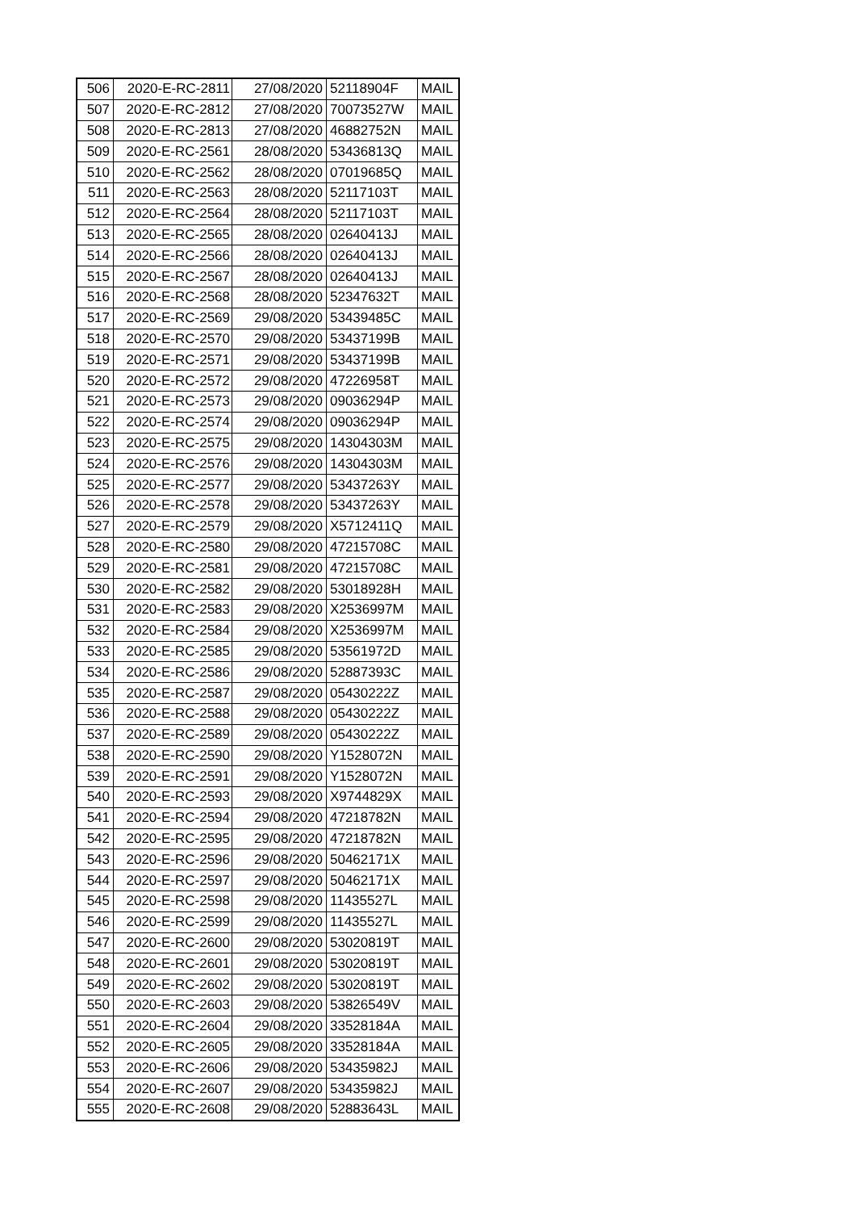| 506 | 2020-E-RC-2811 | 27/08/2020 | 52118904F | MAIL |
| 507 | 2020-E-RC-2812 | 27/08/2020 | 70073527W | MAIL |
| 508 | 2020-E-RC-2813 | 27/08/2020 | 46882752N | MAIL |
| 509 | 2020-E-RC-2561 | 28/08/2020 | 53436813Q | MAIL |
| 510 | 2020-E-RC-2562 | 28/08/2020 | 07019685Q | MAIL |
| 511 | 2020-E-RC-2563 | 28/08/2020 | 52117103T | MAIL |
| 512 | 2020-E-RC-2564 | 28/08/2020 | 52117103T | MAIL |
| 513 | 2020-E-RC-2565 | 28/08/2020 | 02640413J | MAIL |
| 514 | 2020-E-RC-2566 | 28/08/2020 | 02640413J | MAIL |
| 515 | 2020-E-RC-2567 | 28/08/2020 | 02640413J | MAIL |
| 516 | 2020-E-RC-2568 | 28/08/2020 | 52347632T | MAIL |
| 517 | 2020-E-RC-2569 | 29/08/2020 | 53439485C | MAIL |
| 518 | 2020-E-RC-2570 | 29/08/2020 | 53437199B | MAIL |
| 519 | 2020-E-RC-2571 | 29/08/2020 | 53437199B | MAIL |
| 520 | 2020-E-RC-2572 | 29/08/2020 | 47226958T | MAIL |
| 521 | 2020-E-RC-2573 | 29/08/2020 | 09036294P | MAIL |
| 522 | 2020-E-RC-2574 | 29/08/2020 | 09036294P | MAIL |
| 523 | 2020-E-RC-2575 | 29/08/2020 | 14304303M | MAIL |
| 524 | 2020-E-RC-2576 | 29/08/2020 | 14304303M | MAIL |
| 525 | 2020-E-RC-2577 | 29/08/2020 | 53437263Y | MAIL |
| 526 | 2020-E-RC-2578 | 29/08/2020 | 53437263Y | MAIL |
| 527 | 2020-E-RC-2579 | 29/08/2020 | X5712411Q | MAIL |
| 528 | 2020-E-RC-2580 | 29/08/2020 | 47215708C | MAIL |
| 529 | 2020-E-RC-2581 | 29/08/2020 | 47215708C | MAIL |
| 530 | 2020-E-RC-2582 | 29/08/2020 | 53018928H | MAIL |
| 531 | 2020-E-RC-2583 | 29/08/2020 | X2536997M | MAIL |
| 532 | 2020-E-RC-2584 | 29/08/2020 | X2536997M | MAIL |
| 533 | 2020-E-RC-2585 | 29/08/2020 | 53561972D | MAIL |
| 534 | 2020-E-RC-2586 | 29/08/2020 | 52887393C | MAIL |
| 535 | 2020-E-RC-2587 | 29/08/2020 | 05430222Z | MAIL |
| 536 | 2020-E-RC-2588 | 29/08/2020 | 05430222Z | MAIL |
| 537 | 2020-E-RC-2589 | 29/08/2020 | 05430222Z | MAIL |
| 538 | 2020-E-RC-2590 | 29/08/2020 | Y1528072N | MAIL |
| 539 | 2020-E-RC-2591 | 29/08/2020 | Y1528072N | MAIL |
| 540 | 2020-E-RC-2593 | 29/08/2020 | X9744829X | MAIL |
| 541 | 2020-E-RC-2594 | 29/08/2020 | 47218782N | MAIL |
| 542 | 2020-E-RC-2595 | 29/08/2020 | 47218782N | MAIL |
| 543 | 2020-E-RC-2596 | 29/08/2020 | 50462171X | MAIL |
| 544 | 2020-E-RC-2597 | 29/08/2020 | 50462171X | MAIL |
| 545 | 2020-E-RC-2598 | 29/08/2020 | 11435527L | MAIL |
| 546 | 2020-E-RC-2599 | 29/08/2020 | 11435527L | MAIL |
| 547 | 2020-E-RC-2600 | 29/08/2020 | 53020819T | MAIL |
| 548 | 2020-E-RC-2601 | 29/08/2020 | 53020819T | MAIL |
| 549 | 2020-E-RC-2602 | 29/08/2020 | 53020819T | MAIL |
| 550 | 2020-E-RC-2603 | 29/08/2020 | 53826549V | MAIL |
| 551 | 2020-E-RC-2604 | 29/08/2020 | 33528184A | MAIL |
| 552 | 2020-E-RC-2605 | 29/08/2020 | 33528184A | MAIL |
| 553 | 2020-E-RC-2606 | 29/08/2020 | 53435982J | MAIL |
| 554 | 2020-E-RC-2607 | 29/08/2020 | 53435982J | MAIL |
| 555 | 2020-E-RC-2608 | 29/08/2020 | 52883643L | MAIL |